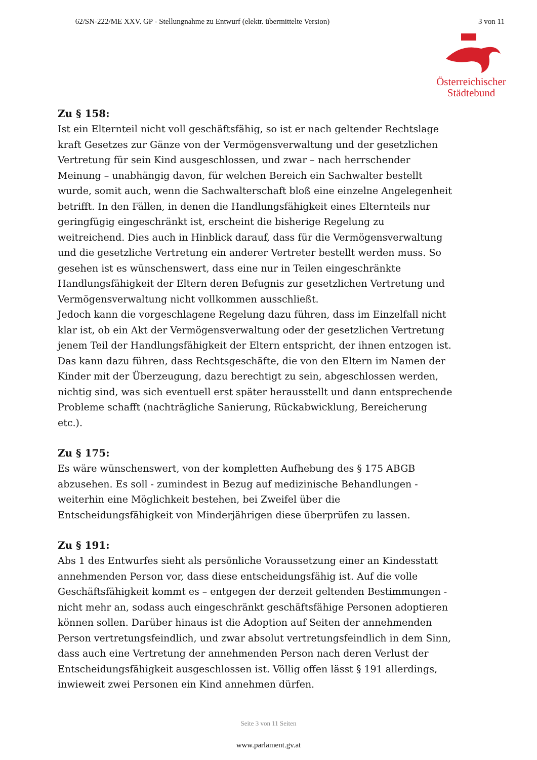62/SN-222/ME XXV. GP - Stellungnahme zu Entwurf (elektr. übermittelte Version) 3 von 11
Österreichischer
Städtebund
Zu § 158:
Ist ein Elternteil nicht voll geschäftsfähig, so ist er nach geltender Rechtslage kraft Gesetzes zur Gänze von der Vermögensverwaltung und der gesetzlichen Vertretung für sein Kind ausgeschlossen, und zwar – nach herrschender Meinung – unabhängig davon, für welchen Bereich ein Sachwalter bestellt wurde, somit auch, wenn die Sachwalterschaft bloß eine einzelne Angelegenheit betrifft. In den Fällen, in denen die Handlungsfähigkeit eines Elternteils nur geringfügig eingeschränkt ist, erscheint die bisherige Regelung zu weitreichend. Dies auch in Hinblick darauf, dass für die Vermögensverwaltung und die gesetzliche Vertretung ein anderer Vertreter bestellt werden muss. So gesehen ist es wünschenswert, dass eine nur in Teilen eingeschränkte Handlungsfähigkeit der Eltern deren Befugnis zur gesetzlichen Vertretung und Vermögensverwaltung nicht vollkommen ausschließt.
Jedoch kann die vorgeschlagene Regelung dazu führen, dass im Einzelfall nicht klar ist, ob ein Akt der Vermögensverwaltung oder der gesetzlichen Vertretung jenem Teil der Handlungsfähigkeit der Eltern entspricht, der ihnen entzogen ist. Das kann dazu führen, dass Rechtsgeschäfte, die von den Eltern im Namen der Kinder mit der Überzeugung, dazu berechtigt zu sein, abgeschlossen werden, nichtig sind, was sich eventuell erst später herausstellt und dann entsprechende Probleme schafft (nachträgliche Sanierung, Rückabwicklung, Bereicherung etc.).
Zu § 175:
Es wäre wünschenswert, von der kompletten Aufhebung des § 175 ABGB abzusehen. Es soll - zumindest in Bezug auf medizinische Behandlungen - weiterhin eine Möglichkeit bestehen, bei Zweifel über die Entscheidungsfähigkeit von Minderjährigen diese überprüfen zu lassen.
Zu § 191:
Abs 1 des Entwurfes sieht als persönliche Voraussetzung einer an Kindesstatt annehmenden Person vor, dass diese entscheidungsfähig ist. Auf die volle Geschäftsfähigkeit kommt es – entgegen der derzeit geltenden Bestimmungen - nicht mehr an, sodass auch eingeschränkt geschäftsfähige Personen adoptieren können sollen. Darüber hinaus ist die Adoption auf Seiten der annehmenden Person vertretungsfeindlich, und zwar absolut vertretungsfeindlich in dem Sinn, dass auch eine Vertretung der annehmenden Person nach deren Verlust der Entscheidungsfähigkeit ausgeschlossen ist. Völlig offen lässt § 191 allerdings, inwieweit zwei Personen ein Kind annehmen dürfen.
Seite 3 von 11 Seiten
www.parlament.gv.at